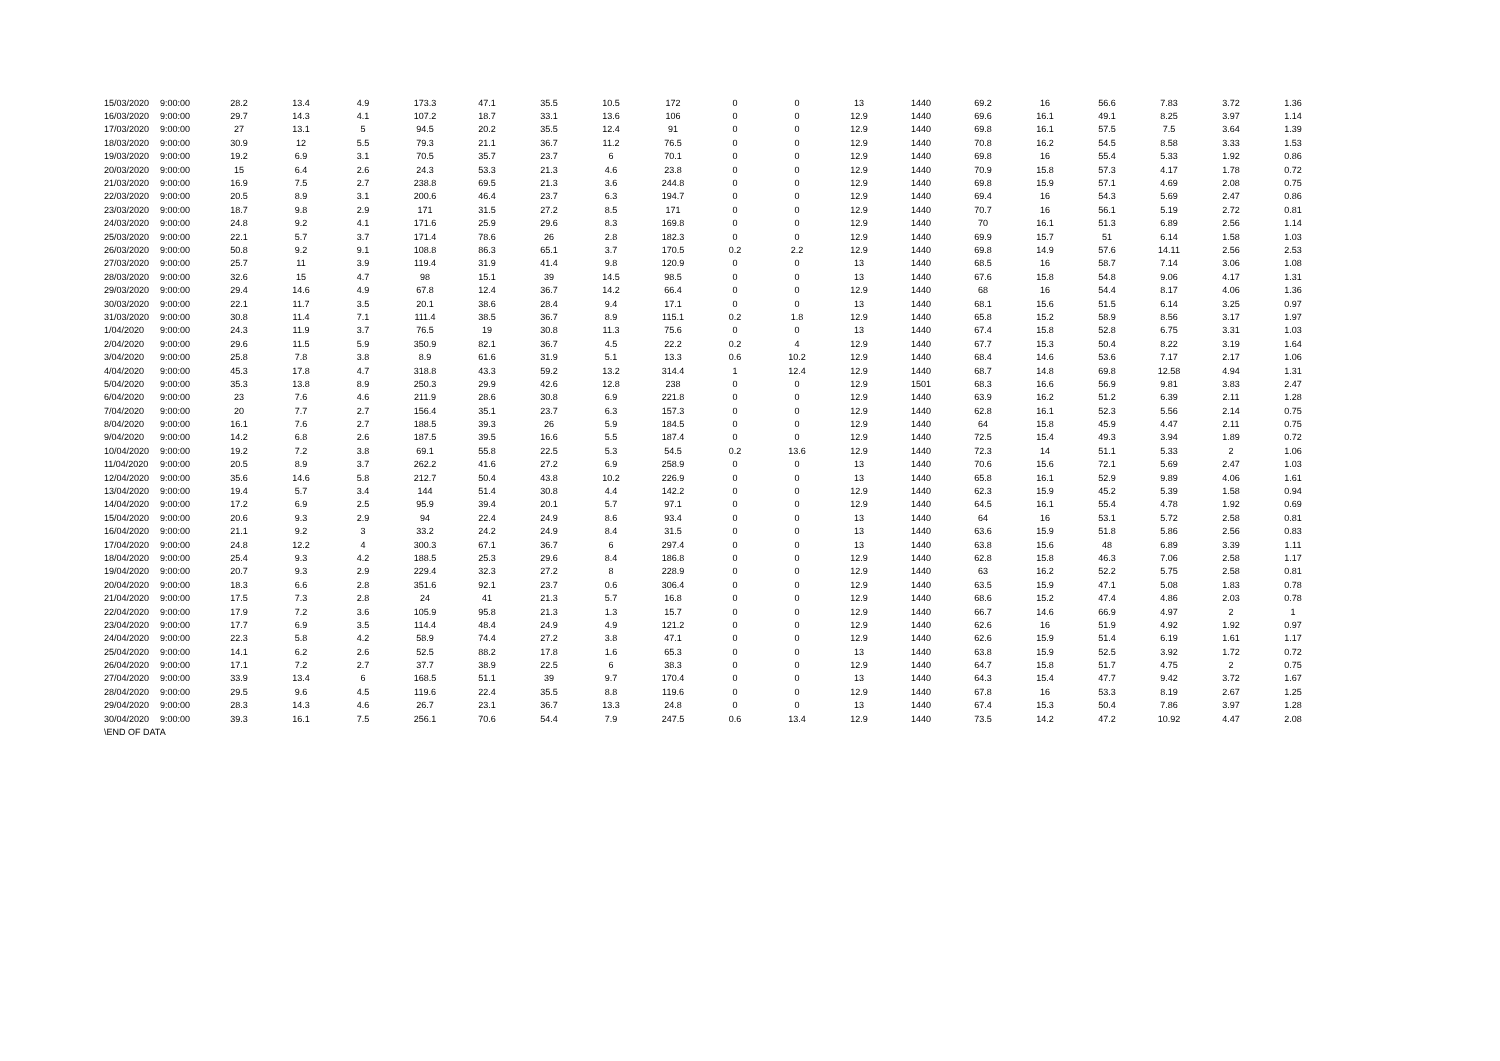| 15/03/2020 | 9:00:00 | 28.2 | 13.4 | 4.9 | 173.3 | 47.1 | 35.5 | 10.5 | 172 | 0 | 0 | 13 | 1440 | 69.2 | 16 | 56.6 | 7.83 | 3.72 | 1.36 |
| 16/03/2020 | 9:00:00 | 29.7 | 14.3 | 4.1 | 107.2 | 18.7 | 33.1 | 13.6 | 106 | 0 | 0 | 12.9 | 1440 | 69.6 | 16.1 | 49.1 | 8.25 | 3.97 | 1.14 |
| 17/03/2020 | 9:00:00 | 27 | 13.1 | 5 | 94.5 | 20.2 | 35.5 | 12.4 | 91 | 0 | 0 | 12.9 | 1440 | 69.8 | 16.1 | 57.5 | 7.5 | 3.64 | 1.39 |
| 18/03/2020 | 9:00:00 | 30.9 | 12 | 5.5 | 79.3 | 21.1 | 36.7 | 11.2 | 76.5 | 0 | 0 | 12.9 | 1440 | 70.8 | 16.2 | 54.5 | 8.58 | 3.33 | 1.53 |
| 19/03/2020 | 9:00:00 | 19.2 | 6.9 | 3.1 | 70.5 | 35.7 | 23.7 | 6 | 70.1 | 0 | 0 | 12.9 | 1440 | 69.8 | 16 | 55.4 | 5.33 | 1.92 | 0.86 |
| 20/03/2020 | 9:00:00 | 15 | 6.4 | 2.6 | 24.3 | 53.3 | 21.3 | 4.6 | 23.8 | 0 | 0 | 12.9 | 1440 | 70.9 | 15.8 | 57.3 | 4.17 | 1.78 | 0.72 |
| 21/03/2020 | 9:00:00 | 16.9 | 7.5 | 2.7 | 238.8 | 69.5 | 21.3 | 3.6 | 244.8 | 0 | 0 | 12.9 | 1440 | 69.8 | 15.9 | 57.1 | 4.69 | 2.08 | 0.75 |
| 22/03/2020 | 9:00:00 | 20.5 | 8.9 | 3.1 | 200.6 | 46.4 | 23.7 | 6.3 | 194.7 | 0 | 0 | 12.9 | 1440 | 69.4 | 16 | 54.3 | 5.69 | 2.47 | 0.86 |
| 23/03/2020 | 9:00:00 | 18.7 | 9.8 | 2.9 | 171 | 31.5 | 27.2 | 8.5 | 171 | 0 | 0 | 12.9 | 1440 | 70.7 | 16 | 56.1 | 5.19 | 2.72 | 0.81 |
| 24/03/2020 | 9:00:00 | 24.8 | 9.2 | 4.1 | 171.6 | 25.9 | 29.6 | 8.3 | 169.8 | 0 | 0 | 12.9 | 1440 | 70 | 16.1 | 51.3 | 6.89 | 2.56 | 1.14 |
| 25/03/2020 | 9:00:00 | 22.1 | 5.7 | 3.7 | 171.4 | 78.6 | 26 | 2.8 | 182.3 | 0 | 0 | 12.9 | 1440 | 69.9 | 15.7 | 51 | 6.14 | 1.58 | 1.03 |
| 26/03/2020 | 9:00:00 | 50.8 | 9.2 | 9.1 | 108.8 | 86.3 | 65.1 | 3.7 | 170.5 | 0.2 | 2.2 | 12.9 | 1440 | 69.8 | 14.9 | 57.6 | 14.11 | 2.56 | 2.53 |
| 27/03/2020 | 9:00:00 | 25.7 | 11 | 3.9 | 119.4 | 31.9 | 41.4 | 9.8 | 120.9 | 0 | 0 | 13 | 1440 | 68.5 | 16 | 58.7 | 7.14 | 3.06 | 1.08 |
| 28/03/2020 | 9:00:00 | 32.6 | 15 | 4.7 | 98 | 15.1 | 39 | 14.5 | 98.5 | 0 | 0 | 13 | 1440 | 67.6 | 15.8 | 54.8 | 9.06 | 4.17 | 1.31 |
| 29/03/2020 | 9:00:00 | 29.4 | 14.6 | 4.9 | 67.8 | 12.4 | 36.7 | 14.2 | 66.4 | 0 | 0 | 12.9 | 1440 | 68 | 16 | 54.4 | 8.17 | 4.06 | 1.36 |
| 30/03/2020 | 9:00:00 | 22.1 | 11.7 | 3.5 | 20.1 | 38.6 | 28.4 | 9.4 | 17.1 | 0 | 0 | 13 | 1440 | 68.1 | 15.6 | 51.5 | 6.14 | 3.25 | 0.97 |
| 31/03/2020 | 9:00:00 | 30.8 | 11.4 | 7.1 | 111.4 | 38.5 | 36.7 | 8.9 | 115.1 | 0.2 | 1.8 | 12.9 | 1440 | 65.8 | 15.2 | 58.9 | 8.56 | 3.17 | 1.97 |
| 1/04/2020 | 9:00:00 | 24.3 | 11.9 | 3.7 | 76.5 | 19 | 30.8 | 11.3 | 75.6 | 0 | 0 | 13 | 1440 | 67.4 | 15.8 | 52.8 | 6.75 | 3.31 | 1.03 |
| 2/04/2020 | 9:00:00 | 29.6 | 11.5 | 5.9 | 350.9 | 82.1 | 36.7 | 4.5 | 22.2 | 0.2 | 4 | 12.9 | 1440 | 67.7 | 15.3 | 50.4 | 8.22 | 3.19 | 1.64 |
| 3/04/2020 | 9:00:00 | 25.8 | 7.8 | 3.8 | 8.9 | 61.6 | 31.9 | 5.1 | 13.3 | 0.6 | 10.2 | 12.9 | 1440 | 68.4 | 14.6 | 53.6 | 7.17 | 2.17 | 1.06 |
| 4/04/2020 | 9:00:00 | 45.3 | 17.8 | 4.7 | 318.8 | 43.3 | 59.2 | 13.2 | 314.4 | 1 | 12.4 | 12.9 | 1440 | 68.7 | 14.8 | 69.8 | 12.58 | 4.94 | 1.31 |
| 5/04/2020 | 9:00:00 | 35.3 | 13.8 | 8.9 | 250.3 | 29.9 | 42.6 | 12.8 | 238 | 0 | 0 | 12.9 | 1501 | 68.3 | 16.6 | 56.9 | 9.81 | 3.83 | 2.47 |
| 6/04/2020 | 9:00:00 | 23 | 7.6 | 4.6 | 211.9 | 28.6 | 30.8 | 6.9 | 221.8 | 0 | 0 | 12.9 | 1440 | 63.9 | 16.2 | 51.2 | 6.39 | 2.11 | 1.28 |
| 7/04/2020 | 9:00:00 | 20 | 7.7 | 2.7 | 156.4 | 35.1 | 23.7 | 6.3 | 157.3 | 0 | 0 | 12.9 | 1440 | 62.8 | 16.1 | 52.3 | 5.56 | 2.14 | 0.75 |
| 8/04/2020 | 9:00:00 | 16.1 | 7.6 | 2.7 | 188.5 | 39.3 | 26 | 5.9 | 184.5 | 0 | 0 | 12.9 | 1440 | 64 | 15.8 | 45.9 | 4.47 | 2.11 | 0.75 |
| 9/04/2020 | 9:00:00 | 14.2 | 6.8 | 2.6 | 187.5 | 39.5 | 16.6 | 5.5 | 187.4 | 0 | 0 | 12.9 | 1440 | 72.5 | 15.4 | 49.3 | 3.94 | 1.89 | 0.72 |
| 10/04/2020 | 9:00:00 | 19.2 | 7.2 | 3.8 | 69.1 | 55.8 | 22.5 | 5.3 | 54.5 | 0.2 | 13.6 | 12.9 | 1440 | 72.3 | 14 | 51.1 | 5.33 | 2 | 1.06 |
| 11/04/2020 | 9:00:00 | 20.5 | 8.9 | 3.7 | 262.2 | 41.6 | 27.2 | 6.9 | 258.9 | 0 | 0 | 13 | 1440 | 70.6 | 15.6 | 72.1 | 5.69 | 2.47 | 1.03 |
| 12/04/2020 | 9:00:00 | 35.6 | 14.6 | 5.8 | 212.7 | 50.4 | 43.8 | 10.2 | 226.9 | 0 | 0 | 13 | 1440 | 65.8 | 16.1 | 52.9 | 9.89 | 4.06 | 1.61 |
| 13/04/2020 | 9:00:00 | 19.4 | 5.7 | 3.4 | 144 | 51.4 | 30.8 | 4.4 | 142.2 | 0 | 0 | 12.9 | 1440 | 62.3 | 15.9 | 45.2 | 5.39 | 1.58 | 0.94 |
| 14/04/2020 | 9:00:00 | 17.2 | 6.9 | 2.5 | 95.9 | 39.4 | 20.1 | 5.7 | 97.1 | 0 | 0 | 12.9 | 1440 | 64.5 | 16.1 | 55.4 | 4.78 | 1.92 | 0.69 |
| 15/04/2020 | 9:00:00 | 20.6 | 9.3 | 2.9 | 94 | 22.4 | 24.9 | 8.6 | 93.4 | 0 | 0 | 13 | 1440 | 64 | 16 | 53.1 | 5.72 | 2.58 | 0.81 |
| 16/04/2020 | 9:00:00 | 21.1 | 9.2 | 3 | 33.2 | 24.2 | 24.9 | 8.4 | 31.5 | 0 | 0 | 13 | 1440 | 63.6 | 15.9 | 51.8 | 5.86 | 2.56 | 0.83 |
| 17/04/2020 | 9:00:00 | 24.8 | 12.2 | 4 | 300.3 | 67.1 | 36.7 | 6 | 297.4 | 0 | 0 | 13 | 1440 | 63.8 | 15.6 | 48 | 6.89 | 3.39 | 1.11 |
| 18/04/2020 | 9:00:00 | 25.4 | 9.3 | 4.2 | 188.5 | 25.3 | 29.6 | 8.4 | 186.8 | 0 | 0 | 12.9 | 1440 | 62.8 | 15.8 | 46.3 | 7.06 | 2.58 | 1.17 |
| 19/04/2020 | 9:00:00 | 20.7 | 9.3 | 2.9 | 229.4 | 32.3 | 27.2 | 8 | 228.9 | 0 | 0 | 12.9 | 1440 | 63 | 16.2 | 52.2 | 5.75 | 2.58 | 0.81 |
| 20/04/2020 | 9:00:00 | 18.3 | 6.6 | 2.8 | 351.6 | 92.1 | 23.7 | 0.6 | 306.4 | 0 | 0 | 12.9 | 1440 | 63.5 | 15.9 | 47.1 | 5.08 | 1.83 | 0.78 |
| 21/04/2020 | 9:00:00 | 17.5 | 7.3 | 2.8 | 24 | 41 | 21.3 | 5.7 | 16.8 | 0 | 0 | 12.9 | 1440 | 68.6 | 15.2 | 47.4 | 4.86 | 2.03 | 0.78 |
| 22/04/2020 | 9:00:00 | 17.9 | 7.2 | 3.6 | 105.9 | 95.8 | 21.3 | 1.3 | 15.7 | 0 | 0 | 12.9 | 1440 | 66.7 | 14.6 | 66.9 | 4.97 | 2 | 1 |
| 23/04/2020 | 9:00:00 | 17.7 | 6.9 | 3.5 | 114.4 | 48.4 | 24.9 | 4.9 | 121.2 | 0 | 0 | 12.9 | 1440 | 62.6 | 16 | 51.9 | 4.92 | 1.92 | 0.97 |
| 24/04/2020 | 9:00:00 | 22.3 | 5.8 | 4.2 | 58.9 | 74.4 | 27.2 | 3.8 | 47.1 | 0 | 0 | 12.9 | 1440 | 62.6 | 15.9 | 51.4 | 6.19 | 1.61 | 1.17 |
| 25/04/2020 | 9:00:00 | 14.1 | 6.2 | 2.6 | 52.5 | 88.2 | 17.8 | 1.6 | 65.3 | 0 | 0 | 13 | 1440 | 63.8 | 15.9 | 52.5 | 3.92 | 1.72 | 0.72 |
| 26/04/2020 | 9:00:00 | 17.1 | 7.2 | 2.7 | 37.7 | 38.9 | 22.5 | 6 | 38.3 | 0 | 0 | 12.9 | 1440 | 64.7 | 15.8 | 51.7 | 4.75 | 2 | 0.75 |
| 27/04/2020 | 9:00:00 | 33.9 | 13.4 | 6 | 168.5 | 51.1 | 39 | 9.7 | 170.4 | 0 | 0 | 13 | 1440 | 64.3 | 15.4 | 47.7 | 9.42 | 3.72 | 1.67 |
| 28/04/2020 | 9:00:00 | 29.5 | 9.6 | 4.5 | 119.6 | 22.4 | 35.5 | 8.8 | 119.6 | 0 | 0 | 12.9 | 1440 | 67.8 | 16 | 53.3 | 8.19 | 2.67 | 1.25 |
| 29/04/2020 | 9:00:00 | 28.3 | 14.3 | 4.6 | 26.7 | 23.1 | 36.7 | 13.3 | 24.8 | 0 | 0 | 13 | 1440 | 67.4 | 15.3 | 50.4 | 7.86 | 3.97 | 1.28 |
| 30/04/2020 | 9:00:00 | 39.3 | 16.1 | 7.5 | 256.1 | 70.6 | 54.4 | 7.9 | 247.5 | 0.6 | 13.4 | 12.9 | 1440 | 73.5 | 14.2 | 47.2 | 10.92 | 4.47 | 2.08 |
| \END OF DATA | | | | | | | | | | | | | | | | | | | |